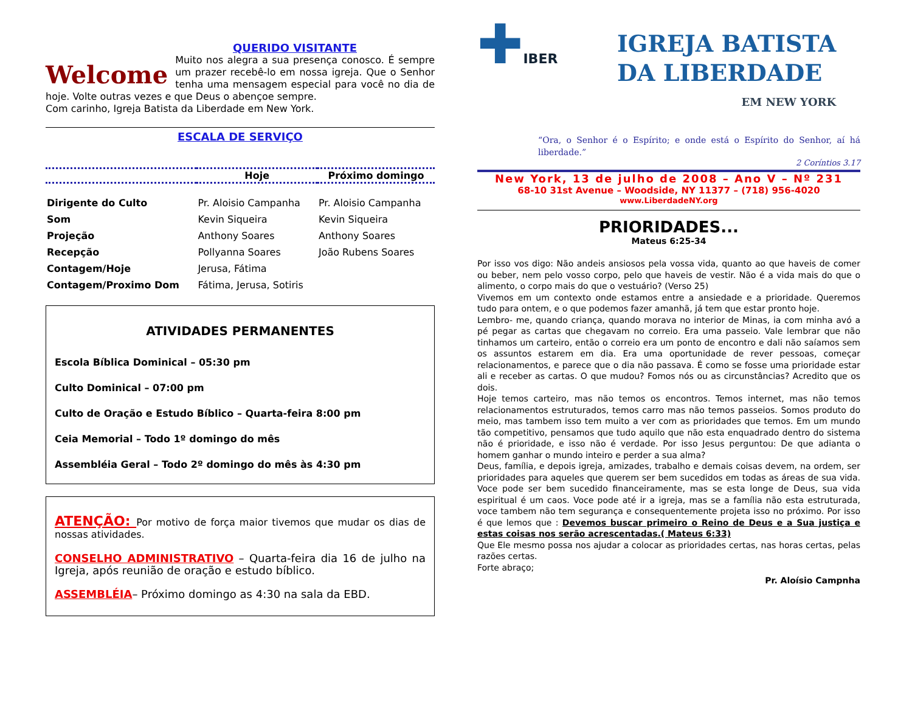QUERIDO VISITANTE
Welcome
Muito nos alegra a sua presença conosco. É sempre um prazer recebê-lo em nossa igreja. Que o Senhor tenha uma mensagem especial para você no dia de hoje. Volte outras vezes e que Deus o abençoe sempre.
Com carinho, Igreja Batista da Liberdade em New York.
ESCALA DE SERVIÇO
| | Hoje | Próximo domingo |
| --- | --- | --- |
| Dirigente do Culto | Pr. Aloisio Campanha | Pr. Aloisio Campanha |
| Som | Kevin Siqueira | Kevin Siqueira |
| Projeção | Anthony Soares | Anthony Soares |
| Recepção | Pollyanna Soares | João Rubens Soares |
| Contagem/Hoje | Jerusa, Fátima | |
| Contagem/Proximo Dom | Fátima, Jerusa, Sotiris | |
ATIVIDADES PERMANENTES
Escola Bíblica Dominical – 05:30 pm
Culto Dominical – 07:00 pm
Culto de Oração e Estudo Bíblico – Quarta-feira 8:00 pm
Ceia Memorial – Todo 1º domingo do mês
Assembléia Geral – Todo 2º domingo do mês às 4:30 pm
ATENÇÃO: Por motivo de força maior tivemos que mudar os dias de nossas atividades.
CONSELHO ADMINISTRATIVO – Quarta-feira dia 16 de julho na Igreja, após reunião de oração e estudo bíblico.
ASSEMBLÉIA– Próximo domingo as 4:30 na sala da EBD.
✚IBER
IGREJA BATISTA
DA LIBERDADE
EM NEW YORK
“Ora, o Senhor é o Espírito; e onde está o Espírito do Senhor, aí há liberdade.”
2 Coríntios 3.17
New York, 13 de julho de 2008 – Ano V – Nº 231
68-10 31st Avenue – Woodside, NY 11377 – (718) 956-4020
www.LiberdadeNY.org
PRIORIDADES...
Mateus 6:25-34
Por isso vos digo: Não andeis ansiosos pela vossa vida, quanto ao que haveis de comer ou beber, nem pelo vosso corpo, pelo que haveis de vestir. Não é a vida mais do que o alimento, o corpo mais do que o vestuário? (Verso 25)
Vivemos em um contexto onde estamos entre a ansiedade e a prioridade. Queremos tudo para ontem, e o que podemos fazer amanhã, já tem que estar pronto hoje.
Lembro- me, quando criança, quando morava no interior de Minas, ia com minha avó a pé pegar as cartas que chegavam no correio. Era uma passeio. Vale lembrar que não tinhamos um carteiro, então o correio era um ponto de encontro e dali não saíamos sem os assuntos estarem em dia. Era uma oportunidade de rever pessoas, começar relacionamentos, e parece que o dia não passava. É como se fosse uma prioridade estar ali e receber as cartas. O que mudou? Fomos nós ou as circunstâncias? Acredito que os dois.
Hoje temos carteiro, mas não temos os encontros. Temos internet, mas não temos relacionamentos estruturados, temos carro mas não temos passeios. Somos produto do meio, mas tambem isso tem muito a ver com as prioridades que temos. Em um mundo tão competitivo, pensamos que tudo aquilo que não esta enquadrado dentro do sistema não é prioridade, e isso não é verdade. Por isso Jesus perguntou: De que adianta o homem ganhar o mundo inteiro e perder a sua alma?
Deus, família, e depois igreja, amizades, trabalho e demais coisas devem, na ordem, ser prioridades para aqueles que querem ser bem sucedidos em todas as áreas de sua vida. Voce pode ser bem sucedido financeiramente, mas se esta longe de Deus, sua vida espiritual é um caos. Voce pode até ir a igreja, mas se a família não esta estruturada, voce tambem não tem segurança e consequentemente projeta isso no próximo. Por isso é que lemos que : Devemos buscar primeiro o Reino de Deus e a Sua justiça e estas coisas nos serão acrescentadas.( Mateus 6:33)
Que Ele mesmo possa nos ajudar a colocar as prioridades certas, nas horas certas, pelas razões certas.
Forte abraço;
Pr. Aloísio Campnha